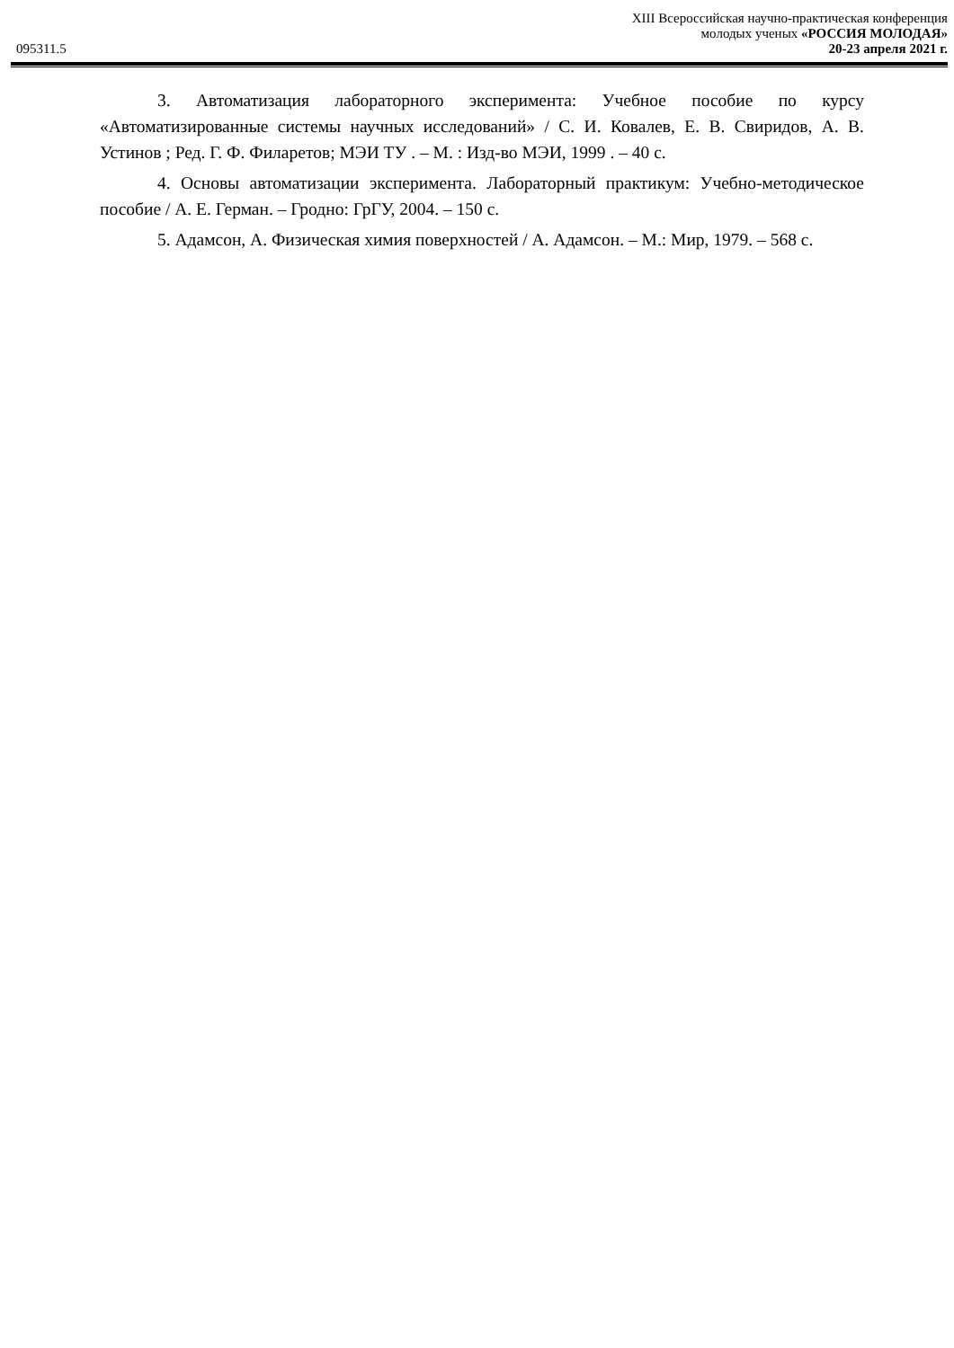095311.5
XIII Всероссийская научно-практическая конференция
молодых ученых «РОССИЯ МОЛОДАЯ»
20-23 апреля 2021 г.
3. Автоматизация лабораторного эксперимента: Учебное пособие по курсу «Автоматизированные системы научных исследований» / С. И. Ковалев, Е. В. Свиридов, А. В. Устинов ; Ред. Г. Ф. Филаретов; МЭИ ТУ . – М. : Изд-во МЭИ, 1999 . – 40 с.
4. Основы автоматизации эксперимента. Лабораторный практикум: Учебно-методическое пособие / А. Е. Герман. – Гродно: ГрГУ, 2004. – 150 с.
5. Адамсон, А. Физическая химия поверхностей / А. Адамсон. – М.: Мир, 1979. – 568 с.